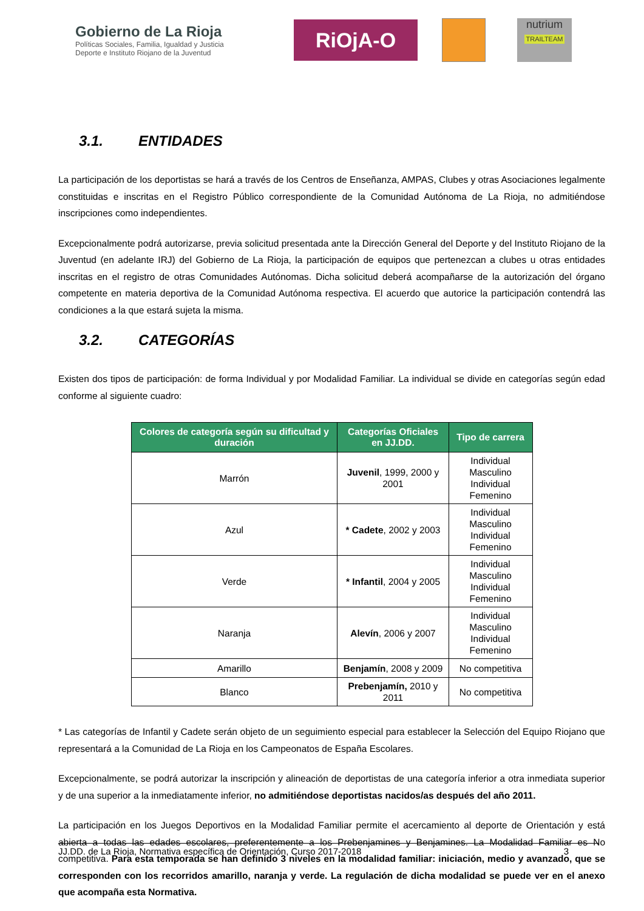Gobierno de La Rioja
Políticas Sociales, Familia, Igualdad y Justicia
Deporte e Instituto Riojano de la Juventud
RiOjA-O
nutrium
TRAILTEAM
3.1. ENTIDADES
La participación de los deportistas se hará a través de los Centros de Enseñanza, AMPAS, Clubes y otras Asociaciones legalmente constituidas e inscritas en el Registro Público correspondiente de la Comunidad Autónoma de La Rioja, no admitiéndose inscripciones como independientes.
Excepcionalmente podrá autorizarse, previa solicitud presentada ante la Dirección General del Deporte y del Instituto Riojano de la Juventud (en adelante IRJ) del Gobierno de La Rioja, la participación de equipos que pertenezcan a clubes u otras entidades inscritas en el registro de otras Comunidades Autónomas. Dicha solicitud deberá acompañarse de la autorización del órgano competente en materia deportiva de la Comunidad Autónoma respectiva. El acuerdo que autorice la participación contendrá las condiciones a la que estará sujeta la misma.
3.2. CATEGORÍAS
Existen dos tipos de participación: de forma Individual y por Modalidad Familiar. La individual se divide en categorías según edad conforme al siguiente cuadro:
| Colores de categoría según su dificultad y duración | Categorías Oficiales en JJ.DD. | Tipo de carrera |
| --- | --- | --- |
| Marrón | Juvenil , 1999, 2000 y 2001 | Individual Masculino Individual Femenino |
| Azul | * Cadete , 2002 y 2003 | Individual Masculino Individual Femenino |
| Verde | * Infantil , 2004 y 2005 | Individual Masculino Individual Femenino |
| Naranja | Alevín , 2006 y 2007 | Individual Masculino Individual Femenino |
| Amarillo | Benjamín , 2008 y 2009 | No competitiva |
| Blanco | Prebenjamín, 2010 y 2011 | No competitiva |
* Las categorías de Infantil y Cadete serán objeto de un seguimiento especial para establecer la Selección del Equipo Riojano que representará a la Comunidad de La Rioja en los Campeonatos de España Escolares.
Excepcionalmente, se podrá autorizar la inscripción y alineación de deportistas de una categoría inferior a otra inmediata superior y de una superior a la inmediatamente inferior, no admitiéndose deportistas nacidos/as después del año 2011.
La participación en los Juegos Deportivos en la Modalidad Familiar permite el acercamiento al deporte de Orientación y está abierta a todas las edades escolares, preferentemente a los Prebenjamines y Benjamines. La Modalidad Familiar es No competitiva. Para esta temporada se han definido 3 niveles en la modalidad familiar: iniciación, medio y avanzado, que se corresponden con los recorridos amarillo, naranja y verde. La regulación de dicha modalidad se puede ver en el anexo que acompaña esta Normativa.
JJ.DD. de La Rioja, Normativa específica de Orientación, Curso 2017-2018 3